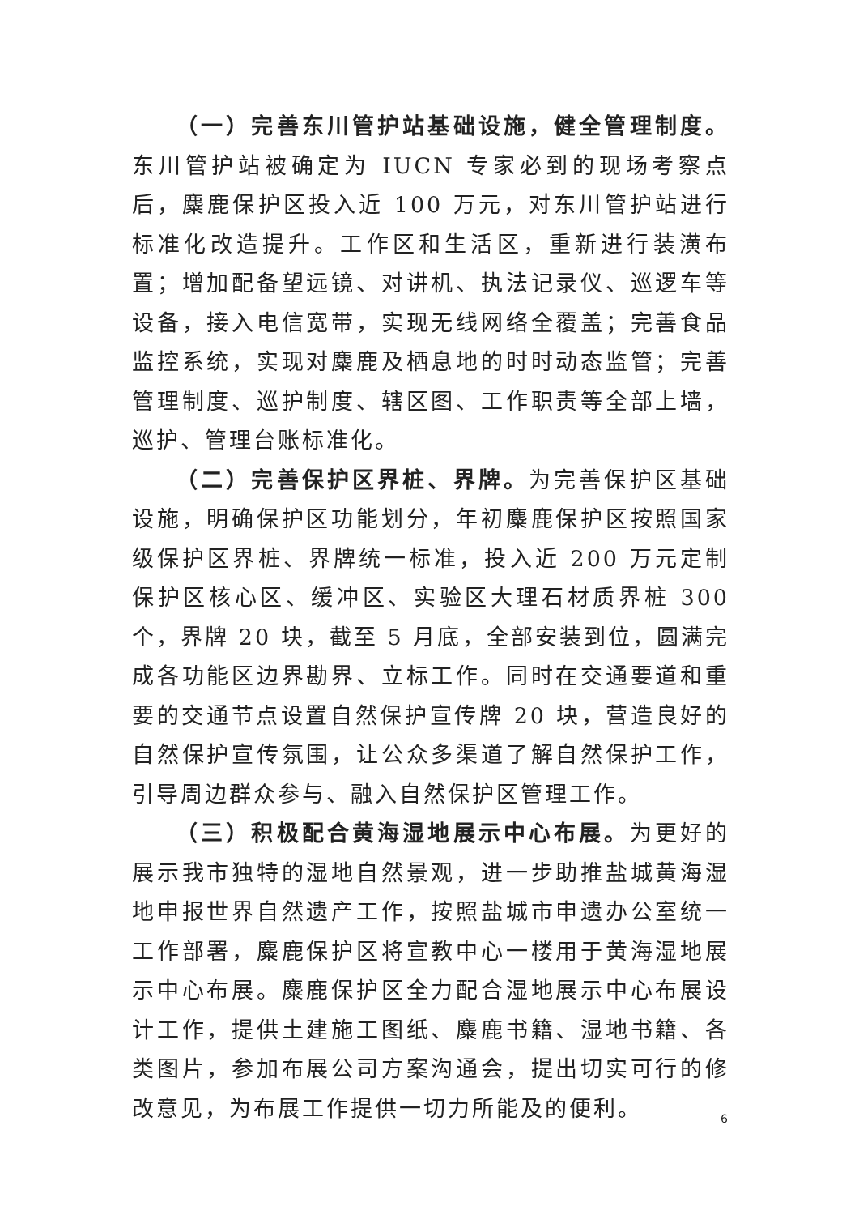（一）完善东川管护站基础设施，健全管理制度。东川管护站被确定为 IUCN 专家必到的现场考察点后，麋鹿保护区投入近 100 万元，对东川管护站进行标准化改造提升。工作区和生活区，重新进行装潢布置；增加配备望远镜、对讲机、执法记录仪、巡逻车等设备，接入电信宽带，实现无线网络全覆盖；完善食品监控系统，实现对麋鹿及栖息地的时时动态监管；完善管理制度、巡护制度、辖区图、工作职责等全部上墙，巡护、管理台账标准化。
（二）完善保护区界桩、界牌。为完善保护区基础设施，明确保护区功能划分，年初麋鹿保护区按照国家级保护区界桩、界牌统一标准，投入近 200 万元定制保护区核心区、缓冲区、实验区大理石材质界桩 300 个，界牌 20 块，截至 5 月底，全部安装到位，圆满完成各功能区边界勘界、立标工作。同时在交通要道和重要的交通节点设置自然保护宣传牌 20 块，营造良好的自然保护宣传氛围，让公众多渠道了解自然保护工作，引导周边群众参与、融入自然保护区管理工作。
（三）积极配合黄海湿地展示中心布展。为更好的展示我市独特的湿地自然景观，进一步助推盐城黄海湿地申报世界自然遗产工作，按照盐城市申遗办公室统一工作部署，麋鹿保护区将宣教中心一楼用于黄海湿地展示中心布展。麋鹿保护区全力配合湿地展示中心布展设计工作，提供土建施工图纸、麋鹿书籍、湿地书籍、各类图片，参加布展公司方案沟通会，提出切实可行的修改意见，为布展工作提供一切力所能及的便利。
6